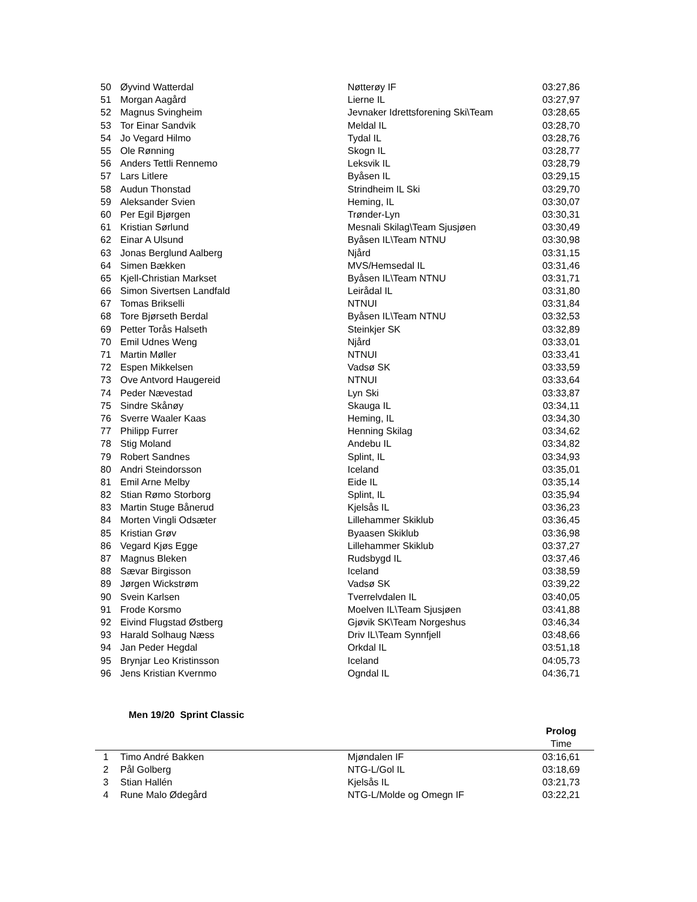| 50 | Øyvind Watterdal | Nøtterøy IF | 03:27,86 |
| 51 | Morgan Aagård | Lierne IL | 03:27,97 |
| 52 | Magnus Svingheim | Jevnaker Idrettsforening Ski\Team | 03:28,65 |
| 53 | Tor Einar Sandvik | Meldal IL | 03:28,70 |
| 54 | Jo Vegard Hilmo | Tydal IL | 03:28,76 |
| 55 | Ole Rønning | Skogn IL | 03:28,77 |
| 56 | Anders Tettli Rennemo | Leksvik IL | 03:28,79 |
| 57 | Lars Litlere | Byåsen IL | 03:29,15 |
| 58 | Audun Thonstad | Strindheim IL Ski | 03:29,70 |
| 59 | Aleksander Svien | Heming, IL | 03:30,07 |
| 60 | Per Egil Bjørgen | Trønder-Lyn | 03:30,31 |
| 61 | Kristian Sørlund | Mesnali Skilag\Team Sjusjøen | 03:30,49 |
| 62 | Einar A Ulsund | Byåsen IL\Team NTNU | 03:30,98 |
| 63 | Jonas Berglund Aalberg | Njård | 03:31,15 |
| 64 | Simen Bækken | MVS/Hemsedal IL | 03:31,46 |
| 65 | Kjell-Christian Markset | Byåsen IL\Team NTNU | 03:31,71 |
| 66 | Simon Sivertsen Landfald | Leirådal IL | 03:31,80 |
| 67 | Tomas Brikselli | NTNUI | 03:31,84 |
| 68 | Tore Bjørseth Berdal | Byåsen IL\Team NTNU | 03:32,53 |
| 69 | Petter Torås Halseth | Steinkjer SK | 03:32,89 |
| 70 | Emil Udnes Weng | Njård | 03:33,01 |
| 71 | Martin Møller | NTNUI | 03:33,41 |
| 72 | Espen Mikkelsen | Vadsø SK | 03:33,59 |
| 73 | Ove Antvord Haugereid | NTNUI | 03:33,64 |
| 74 | Peder Nævestad | Lyn Ski | 03:33,87 |
| 75 | Sindre Skånøy | Skauga IL | 03:34,11 |
| 76 | Sverre Waaler Kaas | Heming, IL | 03:34,30 |
| 77 | Philipp Furrer | Henning Skilag | 03:34,62 |
| 78 | Stig Moland | Andebu IL | 03:34,82 |
| 79 | Robert Sandnes | Splint, IL | 03:34,93 |
| 80 | Andri Steindorsson | Iceland | 03:35,01 |
| 81 | Emil Arne Melby | Eide IL | 03:35,14 |
| 82 | Stian Rømo Storborg | Splint, IL | 03:35,94 |
| 83 | Martin Stuge Bånerud | Kjelsås IL | 03:36,23 |
| 84 | Morten Vingli Odsæter | Lillehammer Skiklub | 03:36,45 |
| 85 | Kristian Grøv | Byaasen Skiklub | 03:36,98 |
| 86 | Vegard Kjøs Egge | Lillehammer Skiklub | 03:37,27 |
| 87 | Magnus Bleken | Rudsbygd IL | 03:37,46 |
| 88 | Sævar Birgisson | Iceland | 03:38,59 |
| 89 | Jørgen Wickstrøm | Vadsø SK | 03:39,22 |
| 90 | Svein Karlsen | Tverrelvdalen IL | 03:40,05 |
| 91 | Frode Korsmo | Moelven IL\Team Sjusjøen | 03:41,88 |
| 92 | Eivind Flugstad Østberg | Gjøvik SK\Team Norgeshus | 03:46,34 |
| 93 | Harald Solhaug Næss | Driv IL\Team Synnfjell | 03:48,66 |
| 94 | Jan Peder Hegdal | Orkdal IL | 03:51,18 |
| 95 | Brynjar Leo Kristinsson | Iceland | 04:05,73 |
| 96 | Jens Kristian Kvernmo | Ogndal IL | 04:36,71 |
Men 19/20 Sprint Classic
| | | | Prolog |
| | | | Time |
| 1 | Timo André Bakken | Mjøndalen IF | 03:16,61 |
| 2 | Pål Golberg | NTG-L/Gol IL | 03:18,69 |
| 3 | Stian Hallén | Kjelsås IL | 03:21,73 |
| 4 | Rune Malo Ødegård | NTG-L/Molde og Omegn IF | 03:22,21 |